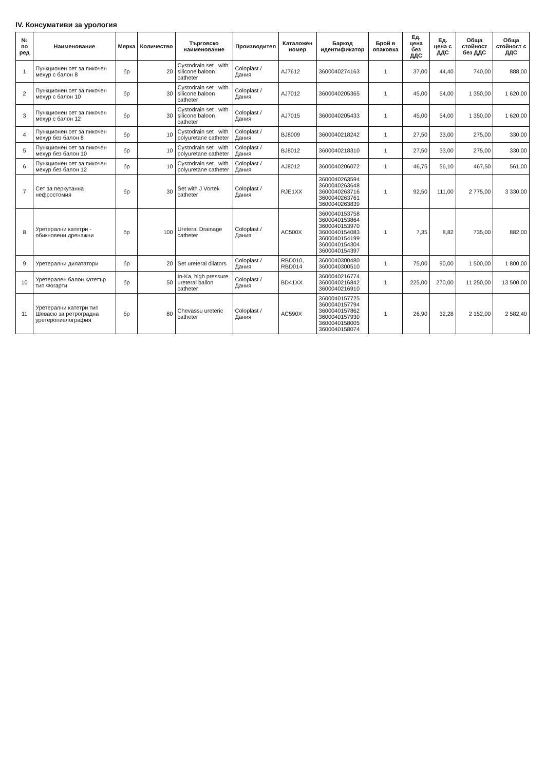IV. Консумативи за урология
| № по ред | Наименование | Мярка | Количество | Търговско наименование | Производител | Каталожен номер | Баркод идентификатор | Брой в опаковка | Ед. цена без ДДС | Ед. цена с ДДС | Обща стойност без ДДС | Обща стойност с ДДС |
| --- | --- | --- | --- | --- | --- | --- | --- | --- | --- | --- | --- | --- |
| 1 | Пункционен сет за пикочен мехур с балон 8 | бр | 20 | Cystodrain set , with silicone baloon catheter | Coloplast / Дания | AJ7612 | 3600040274163 | 1 | 37,00 | 44,40 | 740,00 | 888,00 |
| 2 | Пункционен сет за пикочен мехур с балон 10 | бр | 30 | Cystodrain set , with silicone baloon catheter | Coloplast / Дания | AJ7012 | 3600040205365 | 1 | 45,00 | 54,00 | 1 350,00 | 1 620,00 |
| 3 | Пункционен сет за пикочен мехур с балон 12 | бр | 30 | Cystodrain set , with silicone baloon catheter | Coloplast / Дания | AJ7015 | 3600040205433 | 1 | 45,00 | 54,00 | 1 350,00 | 1 620,00 |
| 4 | Пункционен сет за пикочен мехур без балон 8 | бр | 10 | Cystodrain set , with polyuretane catheter | Coloplast / Дания | BJ8009 | 3600040218242 | 1 | 27,50 | 33,00 | 275,00 | 330,00 |
| 5 | Пункционен сет за пикочен мехур без балон 10 | бр | 10 | Cystodrain set , with polyuretane catheter | Coloplast / Дания | BJ8012 | 3600040218310 | 1 | 27,50 | 33,00 | 275,00 | 330,00 |
| 6 | Пункционен сет за пикочен мехур без балон 12 | бр | 10 | Cystodrain set , with polyuretane catheter | Coloplast / Дания | AJ8012 | 3600040206072 | 1 | 46,75 | 56,10 | 467,50 | 561,00 |
| 7 | Сет за перкутанна нефростомия | бр | 30 | Set with J Vortek catheter | Coloplast / Дания | RJE1XX | 3600040263594 3600040263648 3600040263716 3600040263761 3600040263839 | 1 | 92,50 | 111,00 | 2 775,00 | 3 330,00 |
| 8 | Уретерални катетри - обикновени дренажни | бр | 100 | Ureteral Drainage catheter | Coloplast / Дания | AC500X | 3600040153758 3600040153864 3600040153970 3600040154083 3600040154199 3600040154304 3600040154397 | 1 | 7,35 | 8,82 | 735,00 | 882,00 |
| 9 | Уретерални дилататори | бр | 20 | Set ureteral dilators | Coloplast / Дания | RBD010, RBD014 | 3600040300480 3600040300510 | 1 | 75,00 | 90,00 | 1 500,00 | 1 800,00 |
| 10 | Уретерален балон катетър тип Фогарти | бр | 50 | In-Ka, high pressure ureteral ballon catheter | Coloplast / Дания | BD41XX | 3600040216774 3600040216842 3600040216910 | 1 | 225,00 | 270,00 | 11 250,00 | 13 500,00 |
| 11 | Уретерални катетри тип Шевасю за ретроградна уретеропиелография | бр | 80 | Chevassu ureteric catheter | Coloplast / Дания | AC590X | 3600040157725 3600040157794 3600040157862 3600040157930 3600040158005 3600040158074 | 1 | 26,90 | 32,28 | 2 152,00 | 2 582,40 |